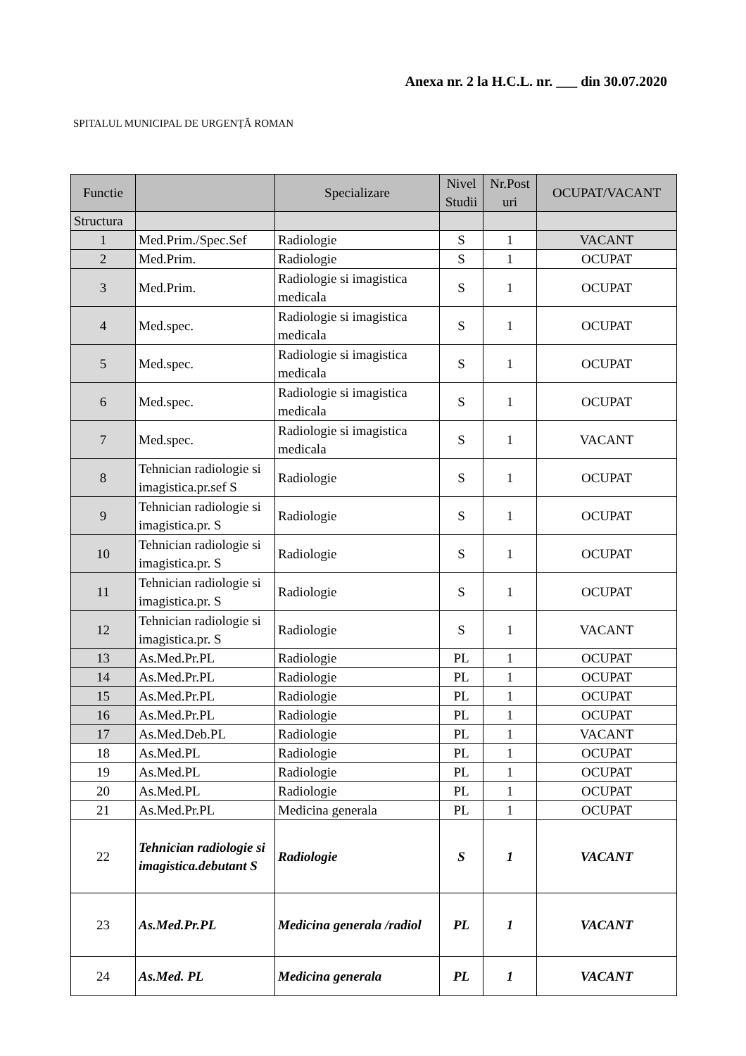Anexa nr. 2 la H.C.L. nr. ___ din 30.07.2020
SPITALUL MUNICIPAL DE URGENȚĂ ROMAN
| Functie | | Specializare | Nivel Studii | Nr.Post uri | OCUPAT/VACANT |
| --- | --- | --- | --- | --- | --- |
| Structura | | | | | |
| 1 | Med.Prim./Spec.Sef | Radiologie | S | 1 | VACANT |
| 2 | Med.Prim. | Radiologie | S | 1 | OCUPAT |
| 3 | Med.Prim. | Radiologie si imagistica medicala | S | 1 | OCUPAT |
| 4 | Med.spec. | Radiologie si imagistica medicala | S | 1 | OCUPAT |
| 5 | Med.spec. | Radiologie si imagistica medicala | S | 1 | OCUPAT |
| 6 | Med.spec. | Radiologie si imagistica medicala | S | 1 | OCUPAT |
| 7 | Med.spec. | Radiologie si imagistica medicala | S | 1 | VACANT |
| 8 | Tehnician radiologie si imagistica.pr.sef S | Radiologie | S | 1 | OCUPAT |
| 9 | Tehnician radiologie si imagistica.pr. S | Radiologie | S | 1 | OCUPAT |
| 10 | Tehnician radiologie si imagistica.pr. S | Radiologie | S | 1 | OCUPAT |
| 11 | Tehnician radiologie si imagistica.pr. S | Radiologie | S | 1 | OCUPAT |
| 12 | Tehnician radiologie si imagistica.pr. S | Radiologie | S | 1 | VACANT |
| 13 | As.Med.Pr.PL | Radiologie | PL | 1 | OCUPAT |
| 14 | As.Med.Pr.PL | Radiologie | PL | 1 | OCUPAT |
| 15 | As.Med.Pr.PL | Radiologie | PL | 1 | OCUPAT |
| 16 | As.Med.Pr.PL | Radiologie | PL | 1 | OCUPAT |
| 17 | As.Med.Deb.PL | Radiologie | PL | 1 | VACANT |
| 18 | As.Med.PL | Radiologie | PL | 1 | OCUPAT |
| 19 | As.Med.PL | Radiologie | PL | 1 | OCUPAT |
| 20 | As.Med.PL | Radiologie | PL | 1 | OCUPAT |
| 21 | As.Med.Pr.PL | Medicina generala | PL | 1 | OCUPAT |
| 22 | Tehnician radiologie si imagistica.debutant S | Radiologie | S | 1 | VACANT |
| 23 | As.Med.Pr.PL | Medicina generala /radiol | PL | 1 | VACANT |
| 24 | As.Med. PL | Medicina generala | PL | 1 | VACANT |